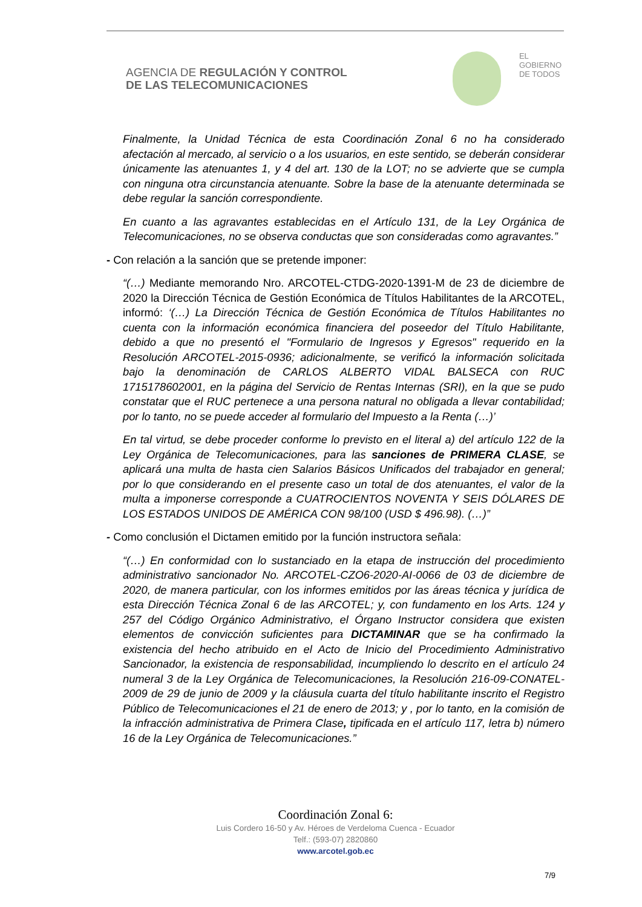AGENCIA DE REGULACIÓN Y CONTROL
DE LAS TELECOMUNICACIONES
EL
GOBIERNO
DE TODOS
Finalmente, la Unidad Técnica de esta Coordinación Zonal 6 no ha considerado afectación al mercado, al servicio o a los usuarios, en este sentido, se deberán considerar únicamente las atenuantes 1, y 4 del art. 130 de la LOT; no se advierte que se cumpla con ninguna otra circunstancia atenuante. Sobre la base de la atenuante determinada se debe regular la sanción correspondiente.
En cuanto a las agravantes establecidas en el Artículo 131, de la Ley Orgánica de Telecomunicaciones, no se observa conductas que son consideradas como agravantes.”
- Con relación a la sanción que se pretende imponer:
“(…) Mediante memorando Nro. ARCOTEL-CTDG-2020-1391-M de 23 de diciembre de 2020 la Dirección Técnica de Gestión Económica de Títulos Habilitantes de la ARCOTEL, informó: ‘(…) La Dirección Técnica de Gestión Económica de Títulos Habilitantes no cuenta con la información económica financiera del poseedor del Título Habilitante, debido a que no presentó el "Formulario de Ingresos y Egresos" requerido en la Resolución ARCOTEL-2015-0936; adicionalmente, se verificó la información solicitada bajo la denominación de CARLOS ALBERTO VIDAL BALSECA con RUC 1715178602001, en la página del Servicio de Rentas Internas (SRI), en la que se pudo constatar que el RUC pertenece a una persona natural no obligada a llevar contabilidad; por lo tanto, no se puede acceder al formulario del Impuesto a la Renta (…)’
En tal virtud, se debe proceder conforme lo previsto en el literal a) del artículo 122 de la Ley Orgánica de Telecomunicaciones, para las sanciones de PRIMERA CLASE, se aplicará una multa de hasta cien Salarios Básicos Unificados del trabajador en general; por lo que considerando en el presente caso un total de dos atenuantes, el valor de la multa a imponerse corresponde a CUATROCIENTOS NOVENTA Y SEIS DÓLARES DE LOS ESTADOS UNIDOS DE AMÉRICA CON 98/100 (USD $ 496.98). (…)”
- Como conclusión el Dictamen emitido por la función instructora señala:
“(…) En conformidad con lo sustanciado en la etapa de instrucción del procedimiento administrativo sancionador No. ARCOTEL-CZO6-2020-AI-0066 de 03 de diciembre de 2020, de manera particular, con los informes emitidos por las áreas técnica y jurídica de esta Dirección Técnica Zonal 6 de las ARCOTEL; y, con fundamento en los Arts. 124 y 257 del Código Orgánico Administrativo, el Órgano Instructor considera que existen elementos de convicción suficientes para DICTAMINAR que se ha confirmado la existencia del hecho atribuido en el Acto de Inicio del Procedimiento Administrativo Sancionador, la existencia de responsabilidad, incumpliendo lo descrito en el artículo 24 numeral 3 de la Ley Orgánica de Telecomunicaciones, la Resolución 216-09-CONATEL-2009 de 29 de junio de 2009 y la cláusula cuarta del título habilitante inscrito el Registro Público de Telecomunicaciones el 21 de enero de 2013; y , por lo tanto, en la comisión de la infracción administrativa de Primera Clase, tipificada en el artículo 117, letra b) número 16 de la Ley Orgánica de Telecomunicaciones.”
Coordinación Zonal 6:
Luis Cordero 16-50 y Av. Héroes de Verdeloma Cuenca - Ecuador
Telf.: (593-07) 2820860
www.arcotel.gob.ec
7/9